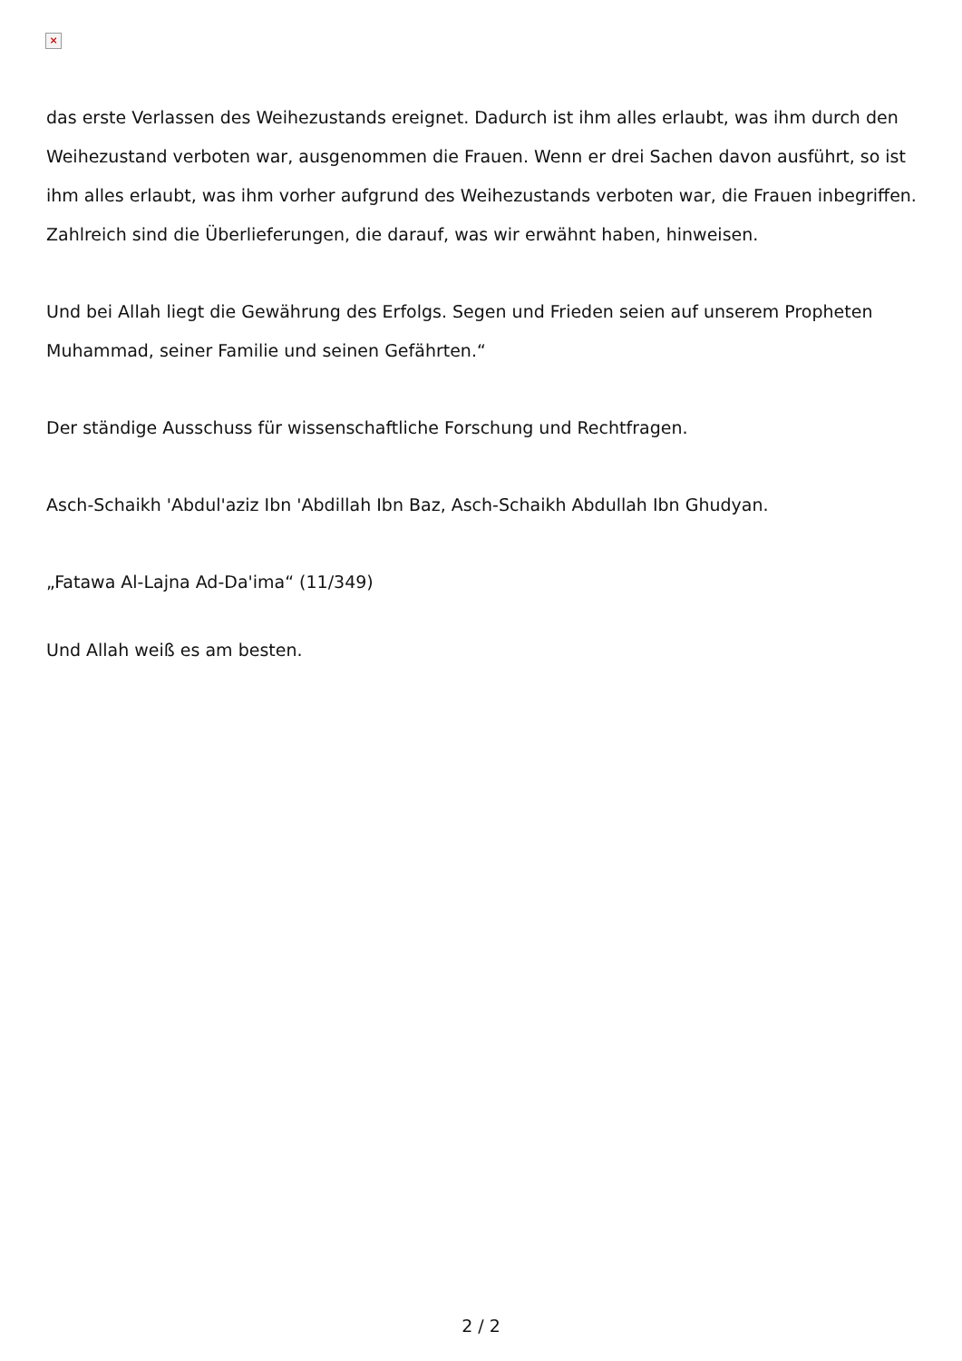×
das erste Verlassen des Weihezustands ereignet. Dadurch ist ihm alles erlaubt, was ihm durch den Weihezustand verboten war, ausgenommen die Frauen. Wenn er drei Sachen davon ausführt, so ist ihm alles erlaubt, was ihm vorher aufgrund des Weihezustands verboten war, die Frauen inbegriffen. Zahlreich sind die Überlieferungen, die darauf, was wir erwähnt haben, hinweisen.
Und bei Allah liegt die Gewährung des Erfolgs. Segen und Frieden seien auf unserem Propheten Muhammad, seiner Familie und seinen Gefährten.“
Der ständige Ausschuss für wissenschaftliche Forschung und Rechtfragen.
Asch-Schaikh 'Abdul'aziz Ibn 'Abdillah Ibn Baz, Asch-Schaikh Abdullah Ibn Ghudyan.
„Fatawa Al-Lajna Ad-Da'ima“ (11/349)
Und Allah weiß es am besten.
2 / 2